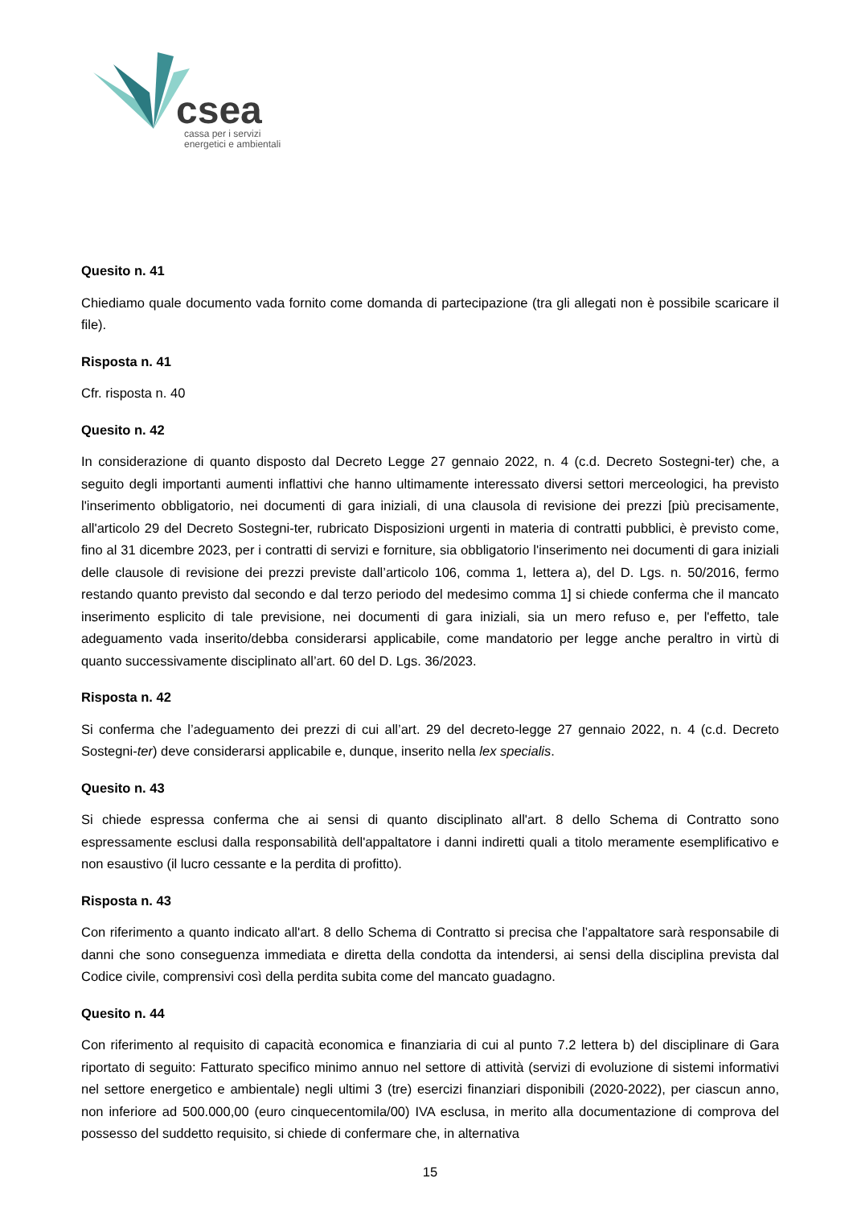csea
cassa per i servizi
energetici e ambientali
Quesito n. 41
Chiediamo quale documento vada fornito come domanda di partecipazione (tra gli allegati non è possibile scaricare il file).
Risposta n. 41
Cfr. risposta n. 40
Quesito n. 42
In considerazione di quanto disposto dal Decreto Legge 27 gennaio 2022, n. 4 (c.d. Decreto Sostegni-ter) che, a seguito degli importanti aumenti inflattivi che hanno ultimamente interessato diversi settori merceologici, ha previsto l'inserimento obbligatorio, nei documenti di gara iniziali, di una clausola di revisione dei prezzi [più precisamente, all'articolo 29 del Decreto Sostegni-ter, rubricato Disposizioni urgenti in materia di contratti pubblici, è previsto come, fino al 31 dicembre 2023, per i contratti di servizi e forniture, sia obbligatorio l'inserimento nei documenti di gara iniziali delle clausole di revisione dei prezzi previste dall’articolo 106, comma 1, lettera a), del D. Lgs. n. 50/2016, fermo restando quanto previsto dal secondo e dal terzo periodo del medesimo comma 1] si chiede conferma che il mancato inserimento esplicito di tale previsione, nei documenti di gara iniziali, sia un mero refuso e, per l'effetto, tale adeguamento vada inserito/debba considerarsi applicabile, come mandatorio per legge anche peraltro in virtù di quanto successivamente disciplinato all’art. 60 del D. Lgs. 36/2023.
Risposta n. 42
Si conferma che l’adeguamento dei prezzi di cui all’art. 29 del decreto-legge 27 gennaio 2022, n. 4 (c.d. Decreto Sostegni-ter) deve considerarsi applicabile e, dunque, inserito nella lex specialis.
Quesito n. 43
Si chiede espressa conferma che ai sensi di quanto disciplinato all'art. 8 dello Schema di Contratto sono espressamente esclusi dalla responsabilità dell'appaltatore i danni indiretti quali a titolo meramente esemplificativo e non esaustivo (il lucro cessante e la perdita di profitto).
Risposta n. 43
Con riferimento a quanto indicato all'art. 8 dello Schema di Contratto si precisa che l’appaltatore sarà responsabile di danni che sono conseguenza immediata e diretta della condotta da intendersi, ai sensi della disciplina prevista dal Codice civile, comprensivi così della perdita subita come del mancato guadagno.
Quesito n. 44
Con riferimento al requisito di capacità economica e finanziaria di cui al punto 7.2 lettera b) del disciplinare di Gara riportato di seguito: Fatturato specifico minimo annuo nel settore di attività (servizi di evoluzione di sistemi informativi nel settore energetico e ambientale) negli ultimi 3 (tre) esercizi finanziari disponibili (2020-2022), per ciascun anno, non inferiore ad 500.000,00 (euro cinquecentomila/00) IVA esclusa, in merito alla documentazione di comprova del possesso del suddetto requisito, si chiede di confermare che, in alternativa
15